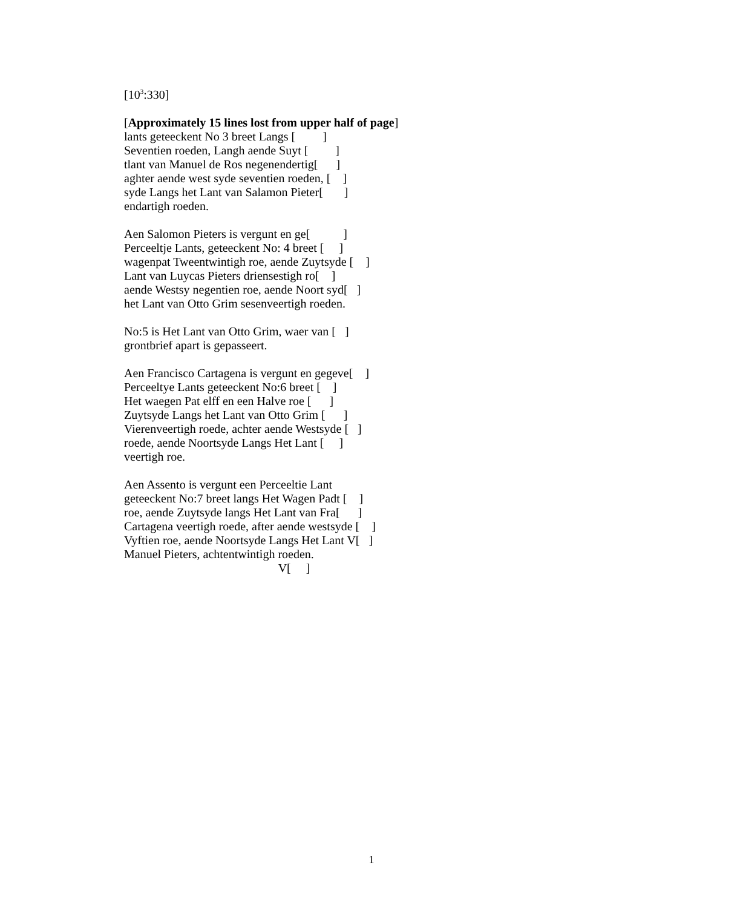[10<sup>3</sup>:330]
[Approximately 15 lines lost from upper half of page] lants geteeckent No 3 breet Langs [ ] Seventien roeden, Langh aende Suyt [ ] tlant van Manuel de Ros negenendertig[ ] aghter aende west syde seventien roeden, [ ] syde Langs het Lant van Salamon Pieter[ ] endartigh roeden.
Aen Salomon Pieters is vergunt en ge[ ] Perceeltje Lants, geteeckent No: 4 breet [ ] wagenpat Tweentwintigh roe, aende Zuytsyde [ ] Lant van Luycas Pieters driensestigh ro[ ] aende Westsy negentien roe, aende Noort syd[ ] het Lant van Otto Grim sesenveertigh roeden.
No:5 is Het Lant van Otto Grim, waer van [ ] grontbrief apart is gepasseert.
Aen Francisco Cartagena is vergunt en gegeve[ ] Perceeltye Lants geteeckent No:6 breet [ ] Het waegen Pat elff en een Halve roe [ ] Zuytsyde Langs het Lant van Otto Grim [ ] Vierenveertigh roede, achter aende Westsyde [ ] roede, aende Noortsyde Langs Het Lant [ ] veertigh roe.
Aen Assento is vergunt een Perceeltie Lant geteeckent No:7 breet langs Het Wagen Padt [ ] roe, aende Zuytsyde langs Het Lant van Fra[ ] Cartagena veertigh roede, after aende westsyde [ ] Vyftien roe, aende Noortsyde Langs Het Lant V[ ] Manuel Pieters, achtentwintigh roeden. V[ ]
1